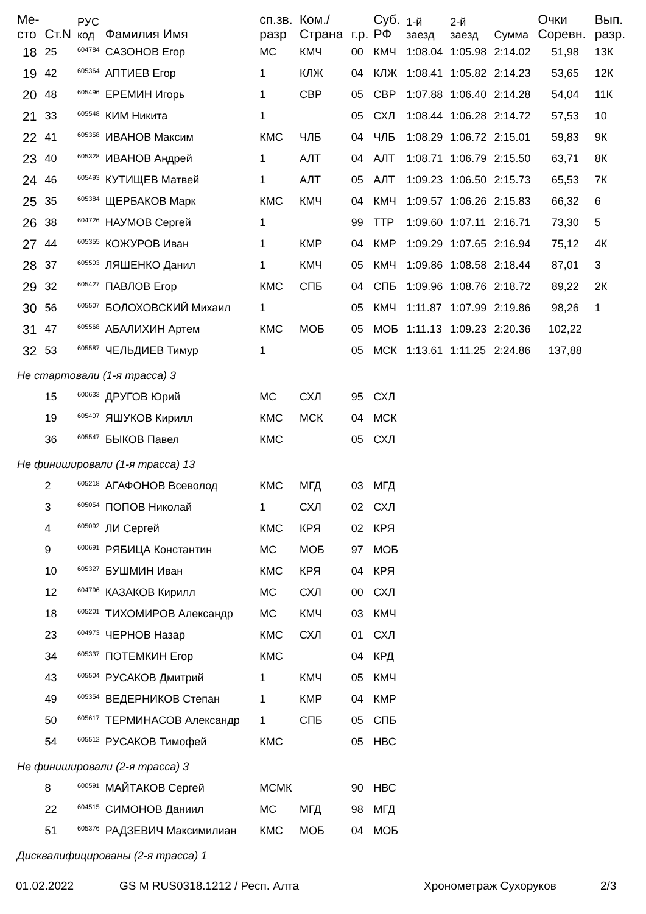| Ме- сто | Ст.N | РУС код | Фамилия Имя | сп.зв. разр | Ком./ Страна | г.р. | Суб. РФ | 1-й заезд | 2-й заезд | Сумма | Очки Соревн. | Вып. разр. |
| --- | --- | --- | --- | --- | --- | --- | --- | --- | --- | --- | --- | --- |
| 18 | 25 | <sup>604784</sup> | САЗОНОВ Егор | МС | КМЧ | 00 | КМЧ | 1:08.04 | 1:05.98 | 2:14.02 | 51,98 | 13К |
| 19 | 42 | <sup>605364</sup> | АПТИЕВ Егор | 1 | КЛЖ | 04 | КЛЖ | 1:08.41 | 1:05.82 | 2:14.23 | 53,65 | 12К |
| 20 | 48 | <sup>605496</sup> | ЕРЕМИН Игорь | 1 | СВР | 05 | СВР | 1:07.88 | 1:06.40 | 2:14.28 | 54,04 | 11К |
| 21 | 33 | <sup>605548</sup> | КИМ Никита | 1 | | 05 | СХЛ | 1:08.44 | 1:06.28 | 2:14.72 | 57,53 | 10 |
| 22 | 41 | <sup>605358</sup> | ИВАНОВ Максим | КМС | ЧЛБ | 04 | ЧЛБ | 1:08.29 | 1:06.72 | 2:15.01 | 59,83 | 9К |
| 23 | 40 | <sup>605328</sup> | ИВАНОВ Андрей | 1 | АЛТ | 04 | АЛТ | 1:08.71 | 1:06.79 | 2:15.50 | 63,71 | 8К |
| 24 | 46 | <sup>605493</sup> | КУТИЩЕВ Матвей | 1 | АЛТ | 05 | АЛТ | 1:09.23 | 1:06.50 | 2:15.73 | 65,53 | 7К |
| 25 | 35 | <sup>605384</sup> | ЩЕРБАКОВ Марк | КМС | КМЧ | 04 | КМЧ | 1:09.57 | 1:06.26 | 2:15.83 | 66,32 | 6 |
| 26 | 38 | <sup>604726</sup> | НАУМОВ Сергей | 1 | | 99 | ТТР | 1:09.60 | 1:07.11 | 2:16.71 | 73,30 | 5 |
| 27 | 44 | <sup>605355</sup> | КОЖУРОВ Иван | 1 | КМР | 04 | КМР | 1:09.29 | 1:07.65 | 2:16.94 | 75,12 | 4К |
| 28 | 37 | <sup>605503</sup> | ЛЯШЕНКО Данил | 1 | КМЧ | 05 | КМЧ | 1:09.86 | 1:08.58 | 2:18.44 | 87,01 | 3 |
| 29 | 32 | <sup>605427</sup> | ПАВЛОВ Егор | КМС | СПБ | 04 | СПБ | 1:09.96 | 1:08.76 | 2:18.72 | 89,22 | 2К |
| 30 | 56 | <sup>605507</sup> | БОЛОХОВСКИЙ Михаил | 1 | | 05 | КМЧ | 1:11.87 | 1:07.99 | 2:19.86 | 98,26 | 1 |
| 31 | 47 | <sup>605568</sup> | АБАЛИХИН Артем | КМС | МОБ | 05 | МОБ | 1:11.13 | 1:09.23 | 2:20.36 | 102,22 | |
| 32 | 53 | <sup>605587</sup> | ЧЕЛЬДИЕВ Тимур | 1 | | 05 | МСК | 1:13.61 | 1:11.25 | 2:24.86 | 137,88 | |
| Не стартовали (1-я трасса) 3 | | | | | | | | | | | | |
| | 15 | <sup>600633</sup> | ДРУГОВ Юрий | МС | СХЛ | 95 | СХЛ | | | | | |
| | 19 | <sup>605407</sup> | ЯШУКОВ Кирилл | КМС | МСК | 04 | МСК | | | | | |
| | 36 | <sup>605547</sup> | БЫКОВ Павел | КМС | | 05 | СХЛ | | | | | |
| Не финишировали (1-я трасса) 13 | | | | | | | | | | | | |
| | 2 | <sup>605218</sup> | АГАФОНОВ Всеволод | КМС | МГД | 03 | МГД | | | | | |
| | 3 | <sup>605054</sup> | ПОПОВ Николай | 1 | СХЛ | 02 | СХЛ | | | | | |
| | 4 | <sup>605092</sup> | ЛИ Сергей | КМС | КРЯ | 02 | КРЯ | | | | | |
| | 9 | <sup>600691</sup> | РЯБИЦА Константин | МС | МОБ | 97 | МОБ | | | | | |
| | 10 | <sup>605327</sup> | БУШМИН Иван | КМС | КРЯ | 04 | КРЯ | | | | | |
| | 12 | <sup>604796</sup> | КАЗАКОВ Кирилл | МС | СХЛ | 00 | СХЛ | | | | | |
| | 18 | <sup>605201</sup> | ТИХОМИРОВ Александр | МС | КМЧ | 03 | КМЧ | | | | | |
| | 23 | <sup>604973</sup> | ЧЕРНОВ Назар | КМС | СХЛ | 01 | СХЛ | | | | | |
| | 34 | <sup>605337</sup> | ПОТЕМКИН Егор | КМС | | 04 | КРД | | | | | |
| | 43 | <sup>605504</sup> | РУСАКОВ Дмитрий | 1 | КМЧ | 05 | КМЧ | | | | | |
| | 49 | <sup>605354</sup> | ВЕДЕРНИКОВ Степан | 1 | КМР | 04 | КМР | | | | | |
| | 50 | <sup>605617</sup> | ТЕРМИНАСОВ Александр | 1 | СПБ | 05 | СПБ | | | | | |
| | 54 | <sup>605512</sup> | РУСАКОВ Тимофей | КМС | | 05 | НВС | | | | | |
| Не финишировали (2-я трасса) 3 | | | | | | | | | | | | |
| | 8 | <sup>600591</sup> | МАЙТАКОВ Сергей | МСМК | | 90 | НВС | | | | | |
| | 22 | <sup>604515</sup> | СИМОНОВ Даниил | МС | МГД | 98 | МГД | | | | | |
| | 51 | <sup>605376</sup> | РАДЗЕВИЧ Максимилиан | КМС | МОБ | 04 | МОБ | | | | | |
| Дисквалифицированы (2-я трасса) 1 | | | | | | | | | | | | |
01.02.2022 GS M RUS0318.1212 / Респ. Алта Хронометраж Сухоруков 2/3